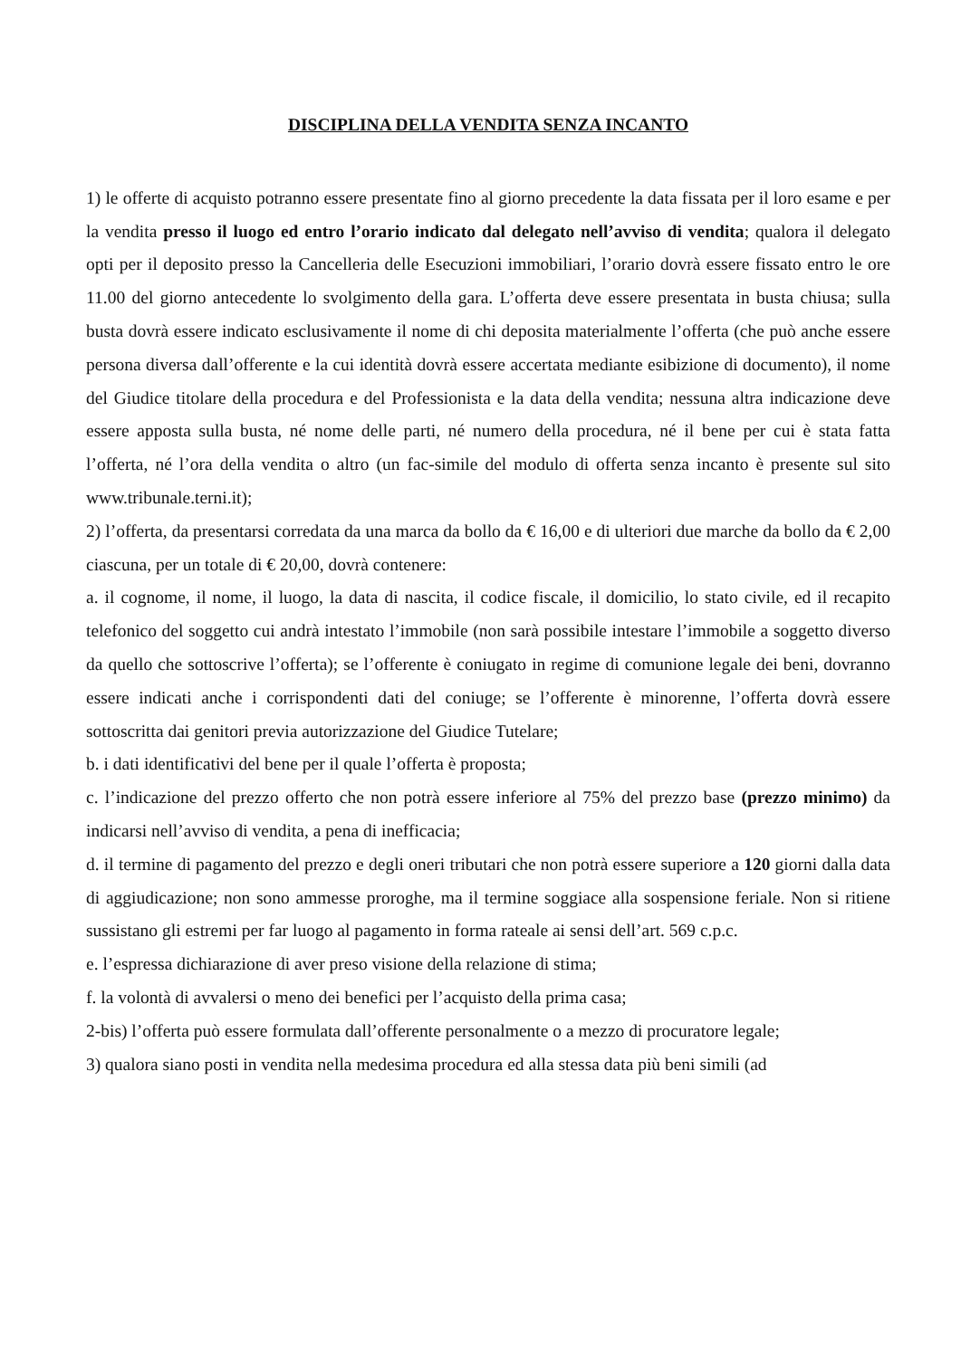DISCIPLINA DELLA VENDITA SENZA INCANTO
1) le offerte di acquisto potranno essere presentate fino al giorno precedente la data fissata per il loro esame e per la vendita presso il luogo ed entro l’orario indicato dal delegato nell’avviso di vendita; qualora il delegato opti per il deposito presso la Cancelleria delle Esecuzioni immobiliari, l’orario dovrà essere fissato entro le ore 11.00 del giorno antecedente lo svolgimento della gara. L’offerta deve essere presentata in busta chiusa; sulla busta dovrà essere indicato esclusivamente il nome di chi deposita materialmente l’offerta (che può anche essere persona diversa dall’offerente e la cui identità dovrà essere accertata mediante esibizione di documento), il nome del Giudice titolare della procedura e del Professionista e la data della vendita; nessuna altra indicazione deve essere apposta sulla busta, né nome delle parti, né numero della procedura, né il bene per cui è stata fatta l’offerta, né l’ora della vendita o altro (un fac-simile del modulo di offerta senza incanto è presente sul sito www.tribunale.terni.it);
2) l’offerta, da presentarsi corredata da una marca da bollo da € 16,00 e di ulteriori due marche da bollo da € 2,00 ciascuna, per un totale di € 20,00, dovrà contenere:
a. il cognome, il nome, il luogo, la data di nascita, il codice fiscale, il domicilio, lo stato civile, ed il recapito telefonico del soggetto cui andrà intestato l’immobile (non sarà possibile intestare l’immobile a soggetto diverso da quello che sottoscrive l’offerta); se l’offerente è coniugato in regime di comunione legale dei beni, dovranno essere indicati anche i corrispondenti dati del coniuge; se l’offerente è minorenne, l’offerta dovrà essere sottoscritta dai genitori previa autorizzazione del Giudice Tutelare;
b. i dati identificativi del bene per il quale l’offerta è proposta;
c. l’indicazione del prezzo offerto che non potrà essere inferiore al 75% del prezzo base (prezzo minimo) da indicarsi nell’avviso di vendita, a pena di inefficacia;
d. il termine di pagamento del prezzo e degli oneri tributari che non potrà essere superiore a 120 giorni dalla data di aggiudicazione; non sono ammesse proroghe, ma il termine soggiace alla sospensione feriale. Non si ritiene sussistano gli estremi per far luogo al pagamento in forma rateale ai sensi dell’art. 569 c.p.c.
e. l’espressa dichiarazione di aver preso visione della relazione di stima;
f. la volontà di avvalersi o meno dei benefici per l’acquisto della prima casa;
2-bis) l’offerta può essere formulata dall’offerente personalmente o a mezzo di procuratore legale;
3) qualora siano posti in vendita nella medesima procedura ed alla stessa data più beni simili (ad